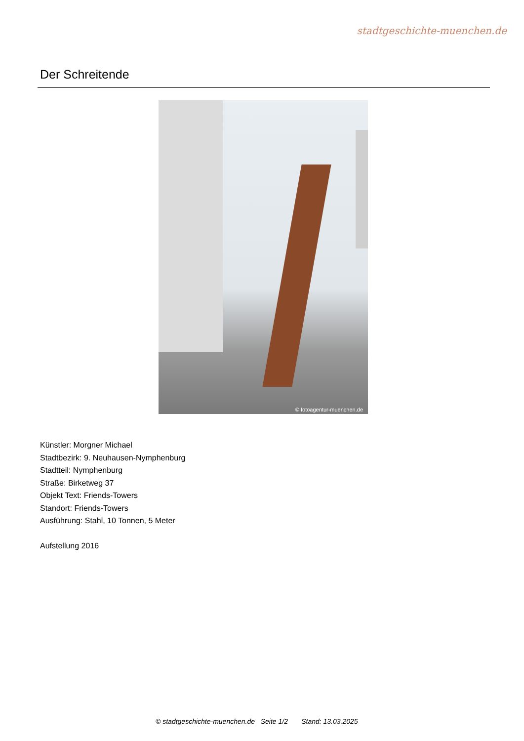stadtgeschichte-muenchen.de
Der Schreitende
© fotoagentur-muenchen.de
Künstler: Morgner Michael
Stadtbezirk: 9. Neuhausen-Nymphenburg
Stadtteil: Nymphenburg
Straße: Birketweg 37
Objekt Text: Friends-Towers
Standort: Friends-Towers
Ausführung: Stahl, 10 Tonnen, 5 Meter
Aufstellung 2016
© stadtgeschichte-muenchen.de Seite 1/2 Stand: 13.03.2025